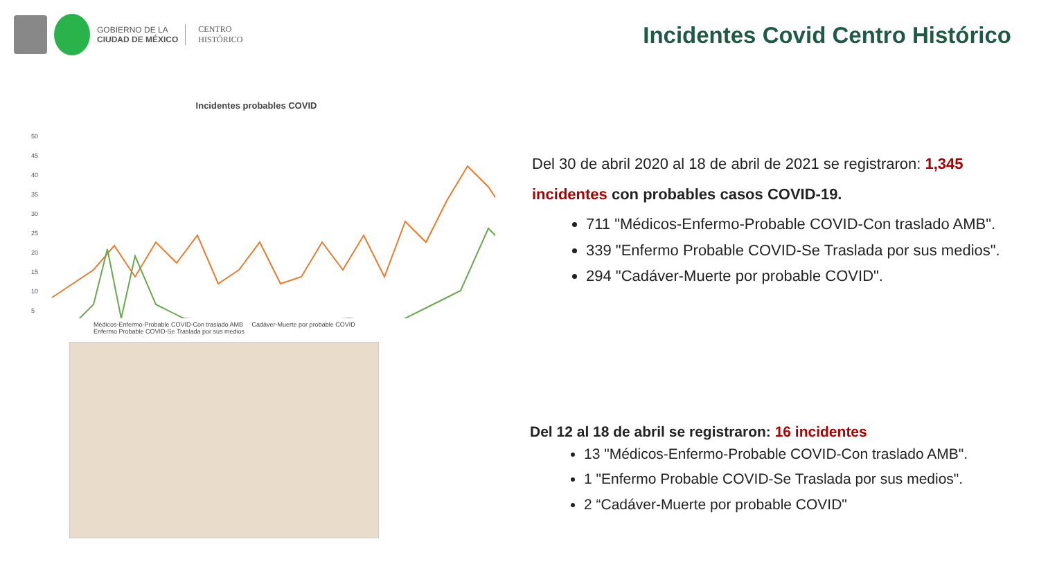GOBIERNO DE LA
CIUDAD DE MÉXICO
CENTRO
HISTÓRICO
Incidentes Covid Centro Histórico
Incidentes probables COVID
50
45
40
35
30
25
20
15
10
5
Médicos-Enfermo-Probable COVID-Con traslado AMB Cadáver-Muerte por probable COVID
Enfermo Probable COVID-Se Traslada por sus medios
Del 30 de abril 2020 al 18 de abril de 2021 se registraron: 1,345
incidentes con probables casos COVID-19.
711 "Médicos-Enfermo-Probable COVID-Con traslado AMB".
339 "Enfermo Probable COVID-Se Traslada por sus medios".
294 "Cadáver-Muerte por probable COVID".
Del 12 al 18 de abril se registraron: 16 incidentes
13 "Médicos-Enfermo-Probable COVID-Con traslado AMB".
1 "Enfermo Probable COVID-Se Traslada por sus medios".
2 “Cadáver-Muerte por probable COVID"